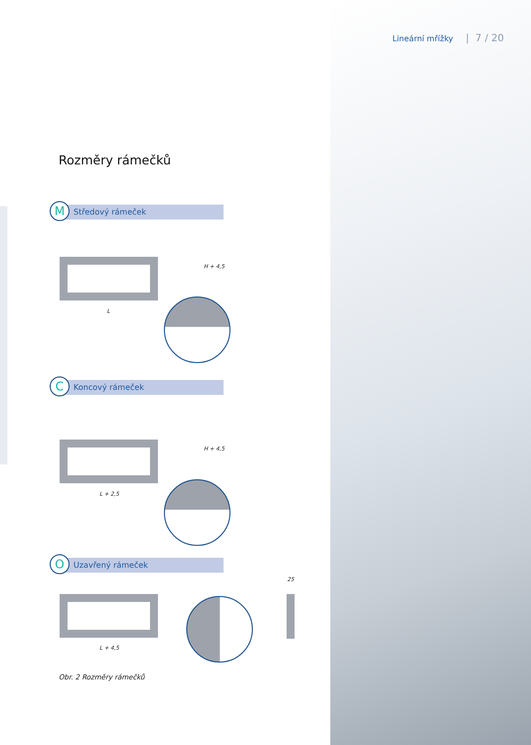Lineární mřížky | 7 / 20
Rozměry rámečků
M Středový rámeček
L
H + 4,5
C Koncový rámeček
L + 2,5
H + 4,5
O Uzavřený rámeček
L + 4,5
25
Obr. 2 Rozměry rámečků